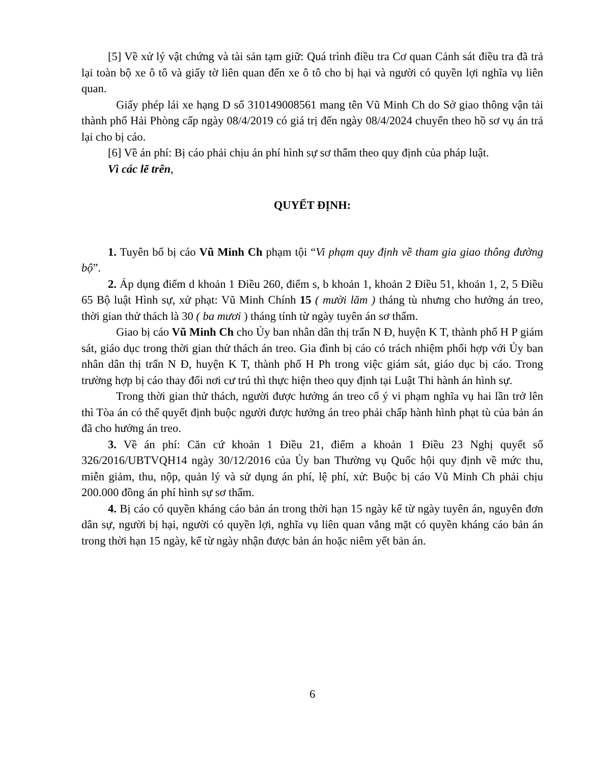[5] Về xử lý vật chứng và tài sản tạm giữ: Quá trình điều tra Cơ quan Cảnh sát điều tra đã trả lại toàn bộ xe ô tô và giấy tờ liên quan đến xe ô tô cho bị hại và người có quyền lợi nghĩa vụ liên quan.
Giấy phép lái xe hạng D số 310149008561 mang tên Vũ Minh Ch do Sở giao thông vận tải thành phố Hải Phòng cấp ngày 08/4/2019 có giá trị đến ngày 08/4/2024 chuyển theo hồ sơ vụ án trả lại cho bị cáo.
[6] Về án phí: Bị cáo phải chịu án phí hình sự sơ thẩm theo quy định của pháp luật.
Vì các lẽ trên,
QUYẾT ĐỊNH:
1. Tuyên bố bị cáo Vũ Minh Ch phạm tội “Vi phạm quy định về tham gia giao thông đường bộ”.
2. Áp dụng điểm d khoản 1 Điều 260, điểm s, b khoản 1, khoản 2 Điều 51, khoản 1, 2, 5 Điều 65 Bộ luật Hình sự, xử phạt: Vũ Minh Chính 15 ( mười lăm ) tháng tù nhưng cho hưởng án treo, thời gian thử thách là 30 ( ba mươi ) tháng tính từ ngày tuyên án sơ thẩm.
Giao bị cáo Vũ Minh Ch cho Ủy ban nhân dân thị trấn N Đ, huyện K T, thành phố H P giám sát, giáo dục trong thời gian thử thách án treo. Gia đình bị cáo có trách nhiệm phối hợp với Ủy ban nhân dân thị trấn N Đ, huyện K T, thành phố H Ph trong việc giám sát, giáo dục bị cáo. Trong trường hợp bị cáo thay đổi nơi cư trú thì thực hiện theo quy định tại Luật Thi hành án hình sự.
Trong thời gian thử thách, người được hưởng án treo cố ý vi phạm nghĩa vụ hai lần trở lên thì Tòa án có thể quyết định buộc người được hưởng án treo phải chấp hành hình phạt tù của bản án đã cho hưởng án treo.
3. Về án phí: Căn cứ khoản 1 Điều 21, điểm a khoản 1 Điều 23 Nghị quyết số 326/2016/UBTVQH14 ngày 30/12/2016 của Ủy ban Thường vụ Quốc hội quy định về mức thu, miễn giảm, thu, nộp, quản lý và sử dụng án phí, lệ phí, xử: Buộc bị cáo Vũ Minh Ch phải chịu 200.000 đồng án phí hình sự sơ thẩm.
4. Bị cáo có quyền kháng cáo bản án trong thời hạn 15 ngày kể từ ngày tuyên án, nguyên đơn dân sự, người bị hại, người có quyền lợi, nghĩa vụ liên quan vắng mặt có quyền kháng cáo bản án trong thời hạn 15 ngày, kể từ ngày nhận được bản án hoặc niêm yết bản án.
6